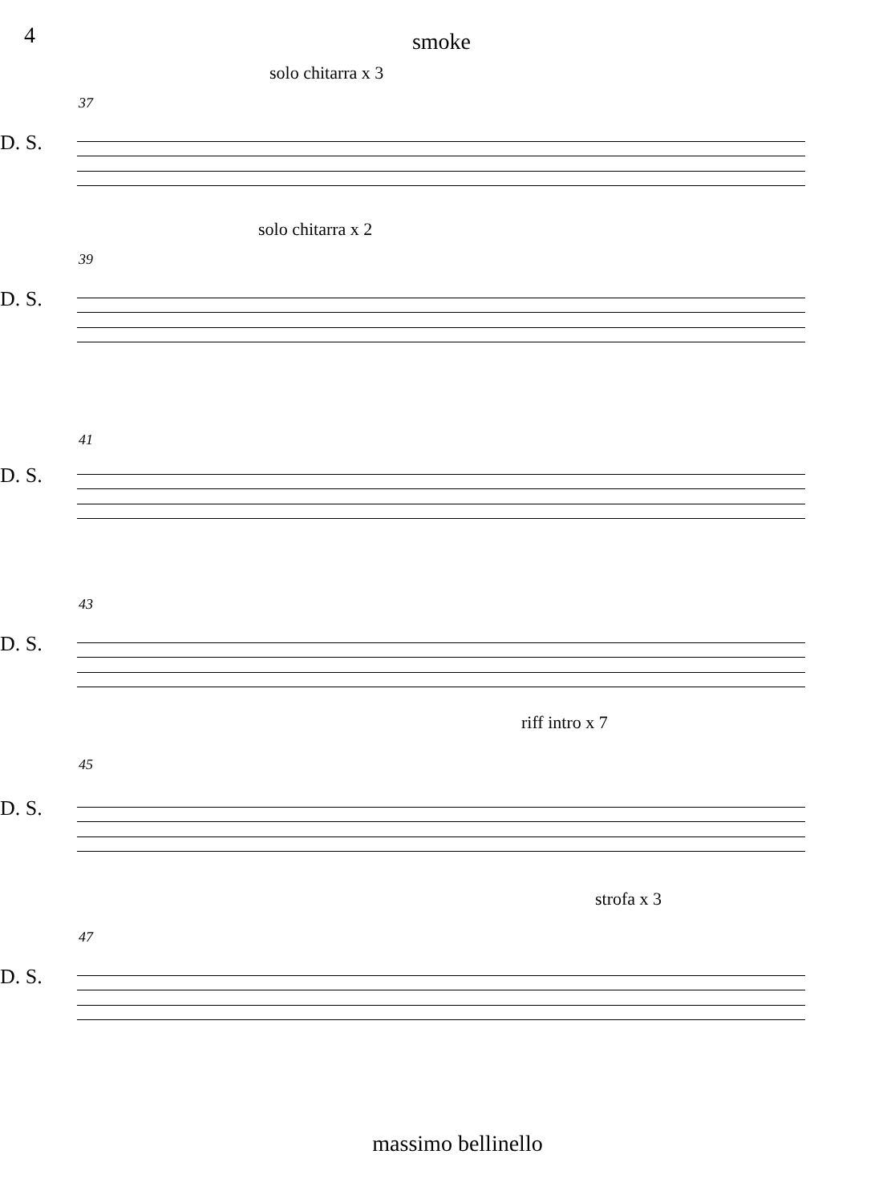4
smoke
solo chitarra x 3
37
D. S.
solo chitarra x 2
39
D. S.
41
D. S.
43
D. S.
riff intro x 7
45
D. S.
strofa x 3
47
D. S.
massimo bellinello